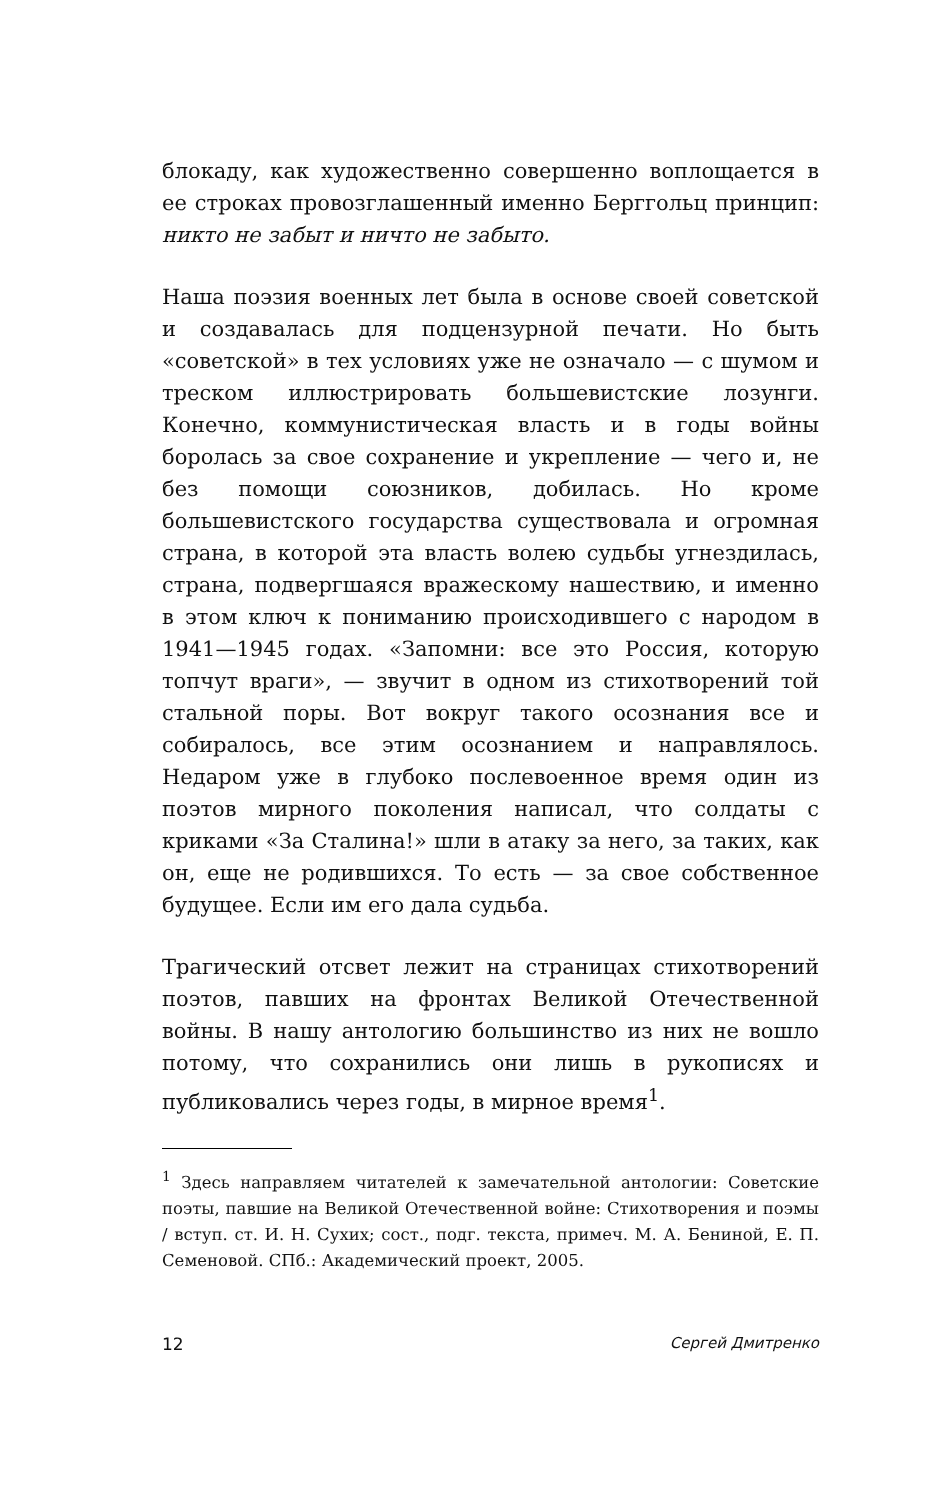блокаду, как художественно совершенно воплощается в ее строках провозглашенный именно Берггольц принцип: никто не забыт и ничто не забыто.
Наша поэзия военных лет была в основе своей советской и создавалась для подцензурной печати. Но быть «советской» в тех условиях уже не означало — с шумом и треском иллюстрировать большевистские лозунги. Конечно, коммунистическая власть и в годы войны боролась за свое сохранение и укрепление — чего и, не без помощи союзников, добилась. Но кроме большевистского государства существовала и огромная страна, в которой эта власть волею судьбы угнездилась, страна, подвергшаяся вражескому нашествию, и именно в этом ключ к пониманию происходившего с народом в 1941—1945 годах. «Запомни: все это Россия, которую топчут враги», — звучит в одном из стихотворений той стальной поры. Вот вокруг такого осознания все и собиралось, все этим осознанием и направлялось. Недаром уже в глубоко послевоенное время один из поэтов мирного поколения написал, что солдаты с криками «За Сталина!» шли в атаку за него, за таких, как он, еще не родившихся. То есть — за свое собственное будущее. Если им его дала судьба.
Трагический отсвет лежит на страницах стихотворений поэтов, павших на фронтах Великой Отечественной войны. В нашу антологию большинство из них не вошло потому, что сохранились они лишь в рукописях и публиковались через годы, в мирное время<sup>1</sup>.
<sup>1</sup> Здесь направляем читателей к замечательной антологии: Советские поэты, павшие на Великой Отечественной войне: Стихотворения и поэмы / вступ. ст. И. Н. Сухих; сост., подг. текста, примеч. М. А. Бениной, Е. П. Семеновой. СПб.: Академический проект, 2005.
12 Сергей Дмитренко